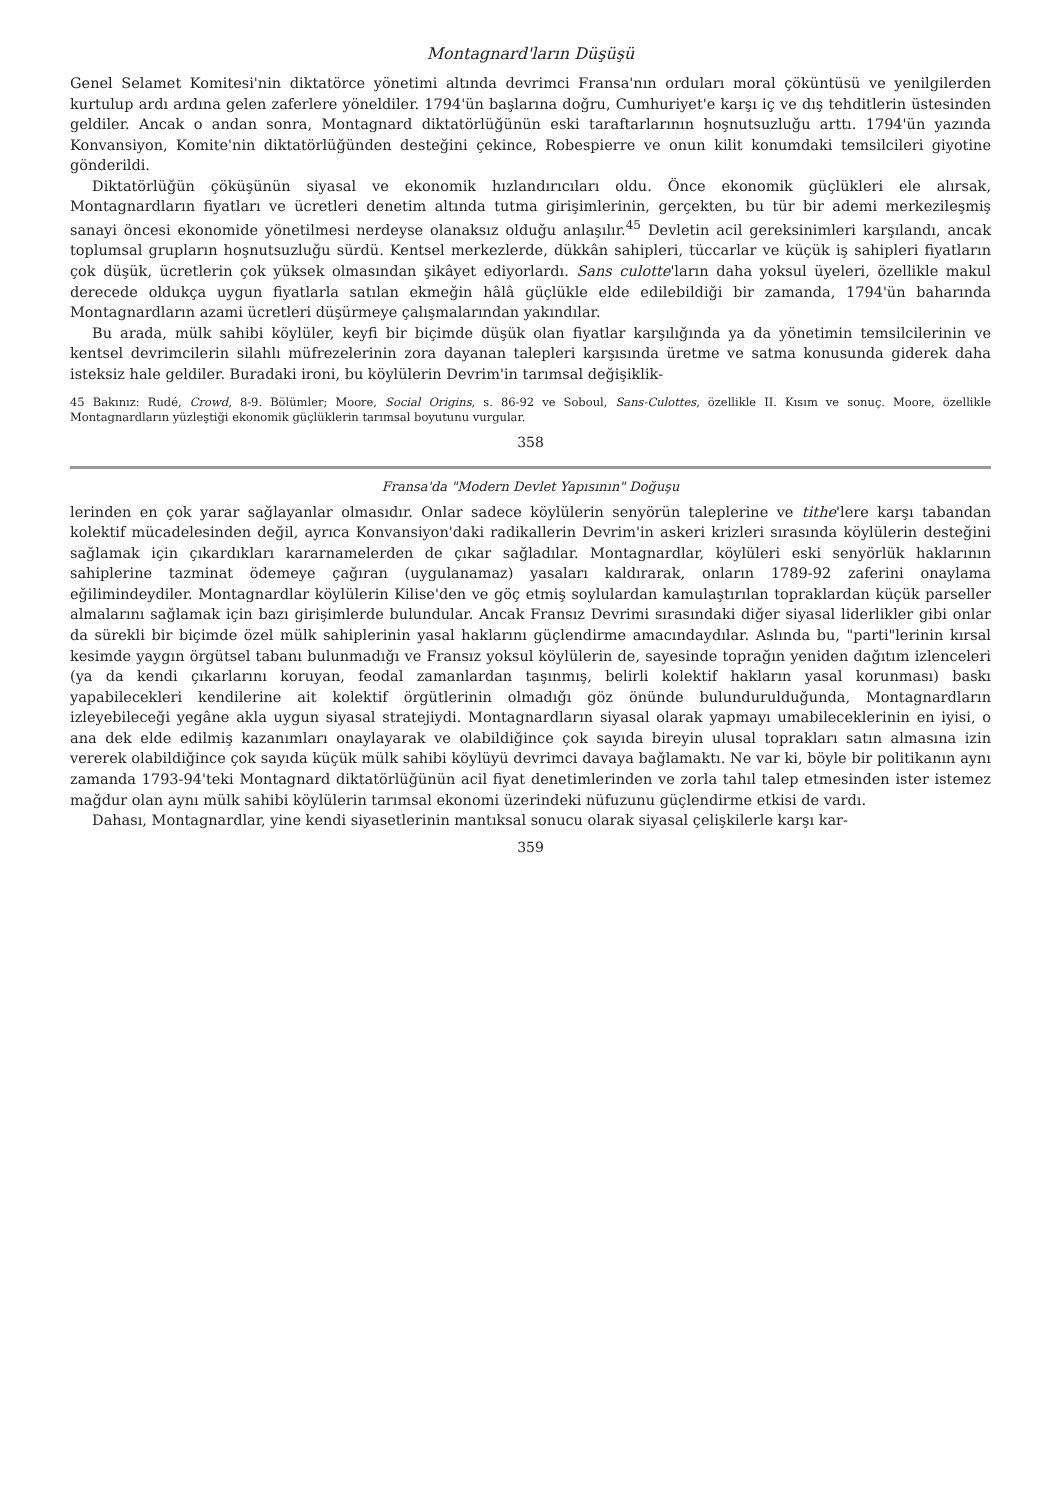Montagnard'ların Düşüşü
Genel Selamet Komitesi'nin diktatörce yönetimi altında devrimci Fransa'nın orduları moral çöküntüsü ve yenilgilerden kurtulup ardı ardına gelen zaferlere yöneldiler. 1794'ün başlarına doğru, Cumhuriyet'e karşı iç ve dış tehditlerin üstesinden geldiler. Ancak o andan sonra, Montagnard diktatörlüğünün eski taraftarlarının hoşnutsuzluğu arttı. 1794'ün yazında Konvansiyon, Komite'nin diktatörlüğünden desteğini çekince, Robespierre ve onun kilit konumdaki temsilcileri giyotine gönderildi.
Diktatörlüğün çöküşünün siyasal ve ekonomik hızlandırıcıları oldu. Önce ekonomik güçlükleri ele alırsak, Montagnardların fiyatları ve ücretleri denetim altında tutma girişimlerinin, gerçekten, bu tür bir ademi merkezileşmiş sanayi öncesi ekonomide yönetilmesi nerdeyse olanaksız olduğu anlaşılır.<sup>45</sup> Devletin acil gereksinimleri karşılandı, ancak toplumsal grupların hoşnutsuzluğu sürdü. Kentsel merkezlerde, dükkân sahipleri, tüccarlar ve küçük iş sahipleri fiyatların çok düşük, ücretlerin çok yüksek olmasından şikâyet ediyorlardı. Sans culotte'ların daha yoksul üyeleri, özellikle makul derecede oldukça uygun fiyatlarla satılan ekmeğin hâlâ güçlükle elde edilebildiği bir zamanda, 1794'ün baharında Montagnardların azami ücretleri düşürmeye çalışmalarından yakındılar.
Bu arada, mülk sahibi köylüler, keyfi bir biçimde düşük olan fiyatlar karşılığında ya da yönetimin temsilcilerinin ve kentsel devrimcilerin silahlı müfrezelerinin zora dayanan talepleri karşısında üretme ve satma konusunda giderek daha isteksiz hale geldiler. Buradaki ironi, bu köylülerin Devrim'in tarımsal değişiklik-
45 Bakınız: Rudé, Crowd, 8-9. Bölümler; Moore, Social Origins, s. 86-92 ve Soboul, Sans-Culottes, özellikle II. Kısım ve sonuç. Moore, özellikle Montagnardların yüzleştiği ekonomik güçlüklerin tarımsal boyutunu vurgular.
358
Fransa'da "Modern Devlet Yapısının" Doğuşu
lerinden en çok yarar sağlayanlar olmasıdır. Onlar sadece köylülerin senyörün taleplerine ve tithe'lere karşı tabandan kolektif mücadelesinden değil, ayrıca Konvansiyon'daki radikallerin Devrim'in askeri krizleri sırasında köylülerin desteğini sağlamak için çıkardıkları kararnamelerden de çıkar sağladılar. Montagnardlar, köylüleri eski senyörlük haklarının sahiplerine tazminat ödemeye çağıran (uygulanamaz) yasaları kaldırarak, onların 1789-92 zaferini onaylama eğilimindeydiler. Montagnardlar köylülerin Kilise'den ve göç etmiş soylulardan kamulaştırılan topraklardan küçük parseller almalarını sağlamak için bazı girişimlerde bulundular. Ancak Fransız Devrimi sırasındaki diğer siyasal liderlikler gibi onlar da sürekli bir biçimde özel mülk sahiplerinin yasal haklarını güçlendirme amacındaydılar. Aslında bu, "parti"lerinin kırsal kesimde yaygın örgütsel tabanı bulunmadığı ve Fransız yoksul köylülerin de, sayesinde toprağın yeniden dağıtım izlenceleri (ya da kendi çıkarlarını koruyan, feodal zamanlardan taşınmış, belirli kolektif hakların yasal korunması) baskı yapabilecekleri kendilerine ait kolektif örgütlerinin olmadığı göz önünde bulundurulduğunda, Montagnardların izleyebileceği yegâne akla uygun siyasal stratejiydi. Montagnardların siyasal olarak yapmayı umabileceklerinin en iyisi, o ana dek elde edilmiş kazanımları onaylayarak ve olabildiğince çok sayıda bireyin ulusal toprakları satın almasına izin vererek olabildiğince çok sayıda küçük mülk sahibi köylüyü devrimci davaya bağlamaktı. Ne var ki, böyle bir politikanın aynı zamanda 1793-94'teki Montagnard diktatörlüğünün acil fiyat denetimlerinden ve zorla tahıl talep etmesinden ister istemez mağdur olan aynı mülk sahibi köylülerin tarımsal ekonomi üzerindeki nüfuzunu güçlendirme etkisi de vardı.
Dahası, Montagnardlar, yine kendi siyasetlerinin mantıksal sonucu olarak siyasal çelişkilerle karşı kar-
359